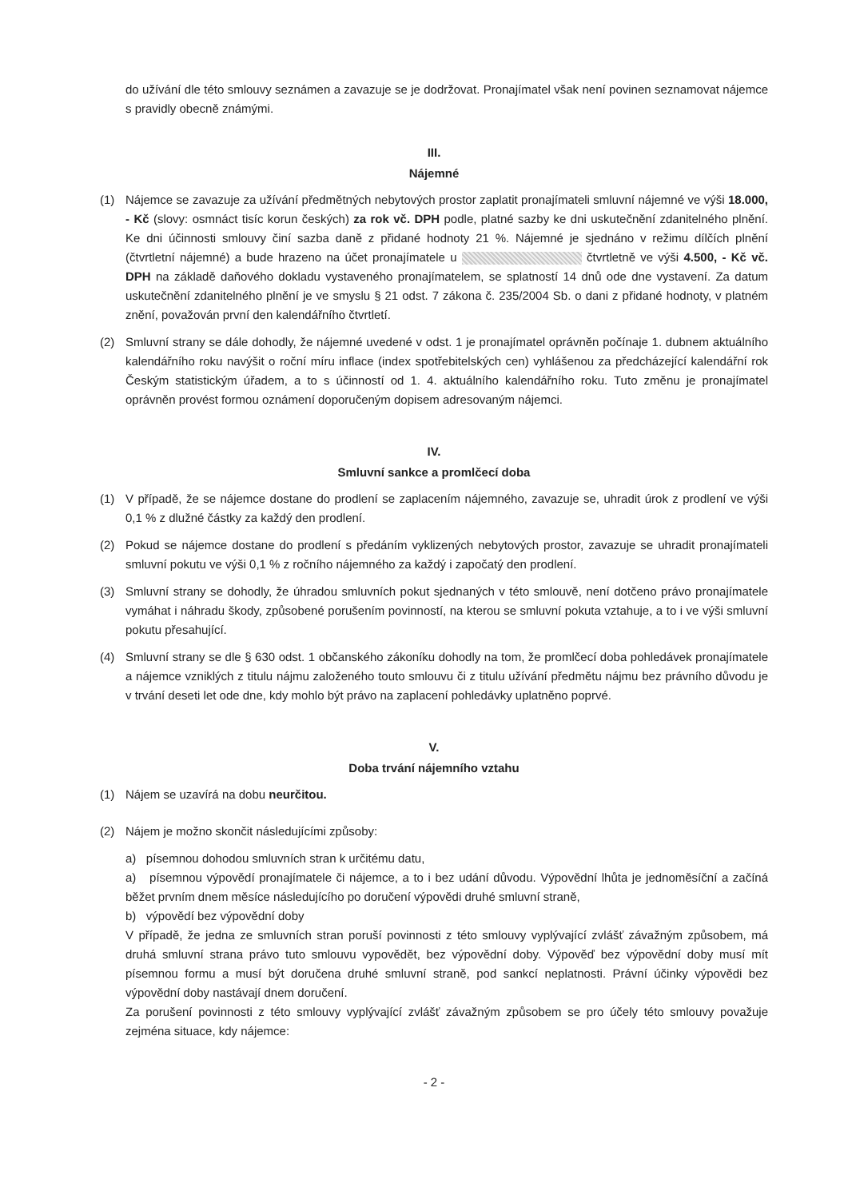do užívání dle této smlouvy seznámen a zavazuje se je dodržovat. Pronajímatel však není povinen seznamovat nájemce s pravidly obecně známými.
III.
Nájemné
(1) Nájemce se zavazuje za užívání předmětných nebytových prostor zaplatit pronajímateli smluvní nájemné ve výši 18.000, - Kč (slovy: osmnáct tisíc korun českých) za rok vč. DPH podle, platné sazby ke dni uskutečnění zdanitelného plnění. Ke dni účinnosti smlouvy činí sazba daně z přidané hodnoty 21 %. Nájemné je sjednáno v režimu dílčích plnění (čtvrtletní nájemné) a bude hrazeno na účet pronajímatele u čtvrtletně ve výši 4.500, - Kč vč. DPH na základě daňového dokladu vystaveného pronajímatelem, se splatností 14 dnů ode dne vystavení. Za datum uskutečnění zdanitelného plnění je ve smyslu § 21 odst. 7 zákona č. 235/2004 Sb. o dani z přidané hodnoty, v platném znění, považován první den kalendářního čtvrtletí.
(2) Smluvní strany se dále dohodly, že nájemné uvedené v odst. 1 je pronajímatel oprávněn počínaje 1. dubnem aktuálního kalendářního roku navýšit o roční míru inflace (index spotřebitelských cen) vyhlášenou za předcházející kalendářní rok Českým statistickým úřadem, a to s účinností od 1. 4. aktuálního kalendářního roku. Tuto změnu je pronajímatel oprávněn provést formou oznámení doporučeným dopisem adresovaným nájemci.
IV.
Smluvní sankce a promlčecí doba
(1) V případě, že se nájemce dostane do prodlení se zaplacením nájemného, zavazuje se, uhradit úrok z prodlení ve výši 0,1 % z dlužné částky za každý den prodlení.
(2) Pokud se nájemce dostane do prodlení s předáním vyklizených nebytových prostor, zavazuje se uhradit pronajímateli smluvní pokutu ve výši 0,1 % z ročního nájemného za každý i započatý den prodlení.
(3) Smluvní strany se dohodly, že úhradou smluvních pokut sjednaných v této smlouvě, není dotčeno právo pronajímatele vymáhat i náhradu škody, způsobené porušením povinností, na kterou se smluvní pokuta vztahuje, a to i ve výši smluvní pokutu přesahující.
(4) Smluvní strany se dle § 630 odst. 1 občanského zákoníku dohodly na tom, že promlčecí doba pohledávek pronajímatele a nájemce vzniklých z titulu nájmu založeného touto smlouvu či z titulu užívání předmětu nájmu bez právního důvodu je v trvání deseti let ode dne, kdy mohlo být právo na zaplacení pohledávky uplatněno poprvé.
V.
Doba trvání nájemního vztahu
(1) Nájem se uzavírá na dobu neurčitou.
(2) Nájem je možno skončit následujícími způsoby:
a) písemnou dohodou smluvních stran k určitému datu,
a) písemnou výpovědí pronajímatele či nájemce, a to i bez udání důvodu. Výpovědní lhůta je jednoměsíční a začíná běžet prvním dnem měsíce následujícího po doručení výpovědi druhé smluvní straně,
b) výpovědí bez výpovědní doby
V případě, že jedna ze smluvních stran poruší povinnosti z této smlouvy vyplývající zvlášť závažným způsobem, má druhá smluvní strana právo tuto smlouvu vypovědět, bez výpovědní doby. Výpověď bez výpovědní doby musí mít písemnou formu a musí být doručena druhé smluvní straně, pod sankcí neplatnosti. Právní účinky výpovědi bez výpovědní doby nastávají dnem doručení.
Za porušení povinnosti z této smlouvy vyplývající zvlášť závažným způsobem se pro účely této smlouvy považuje zejména situace, kdy nájemce:
- 2 -